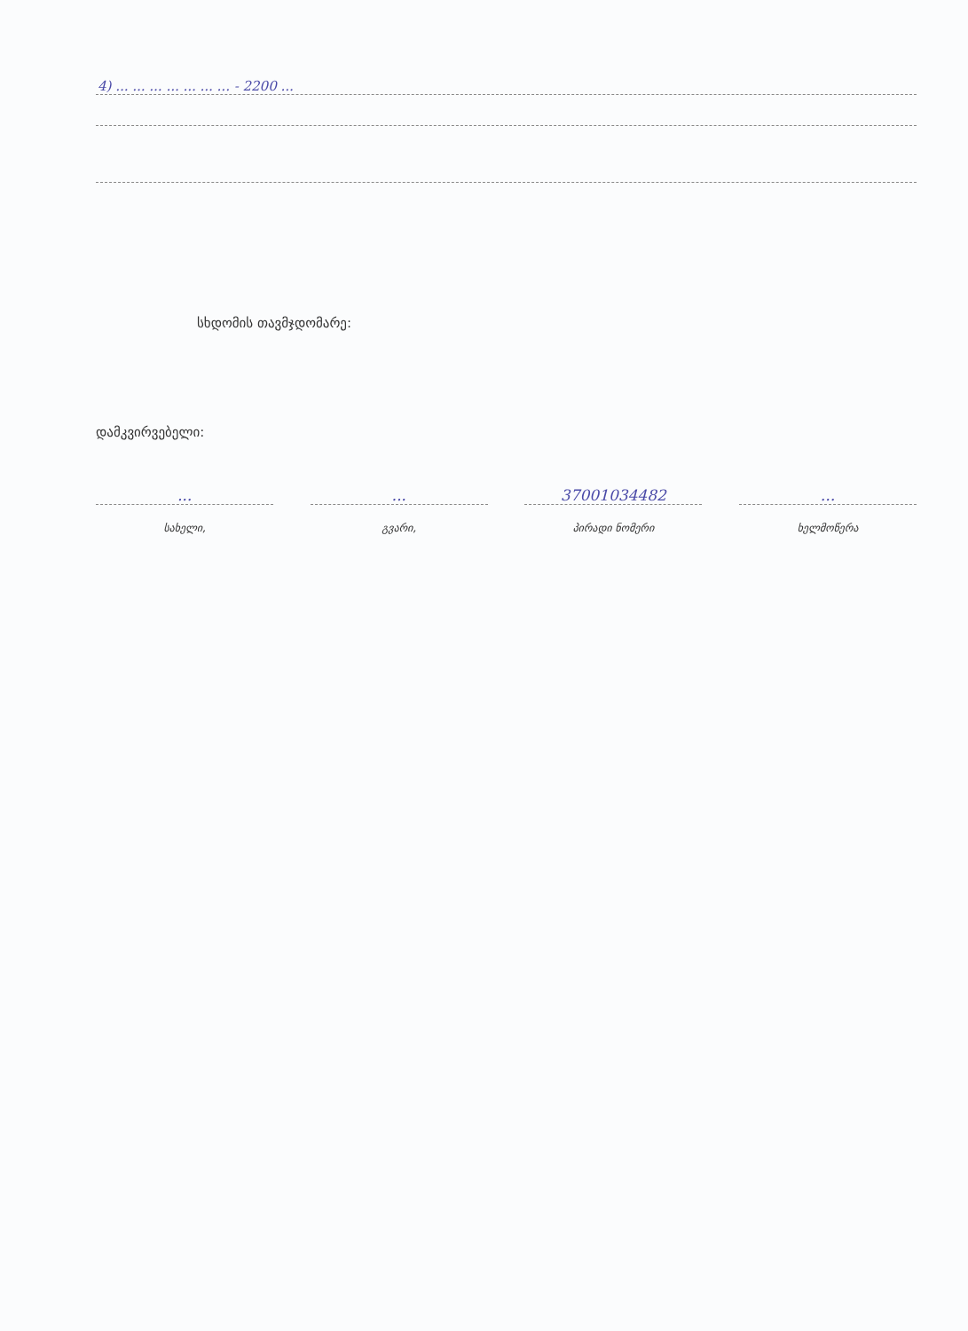4) ... ... ... ... ... ... ... - 2200 ...
სხდომის თავმჯდომარე:
დამკვირვებელი:
... ... 37001034482 ...
სახელი, გვარი, პირადი ნომერი ხელმოწერა